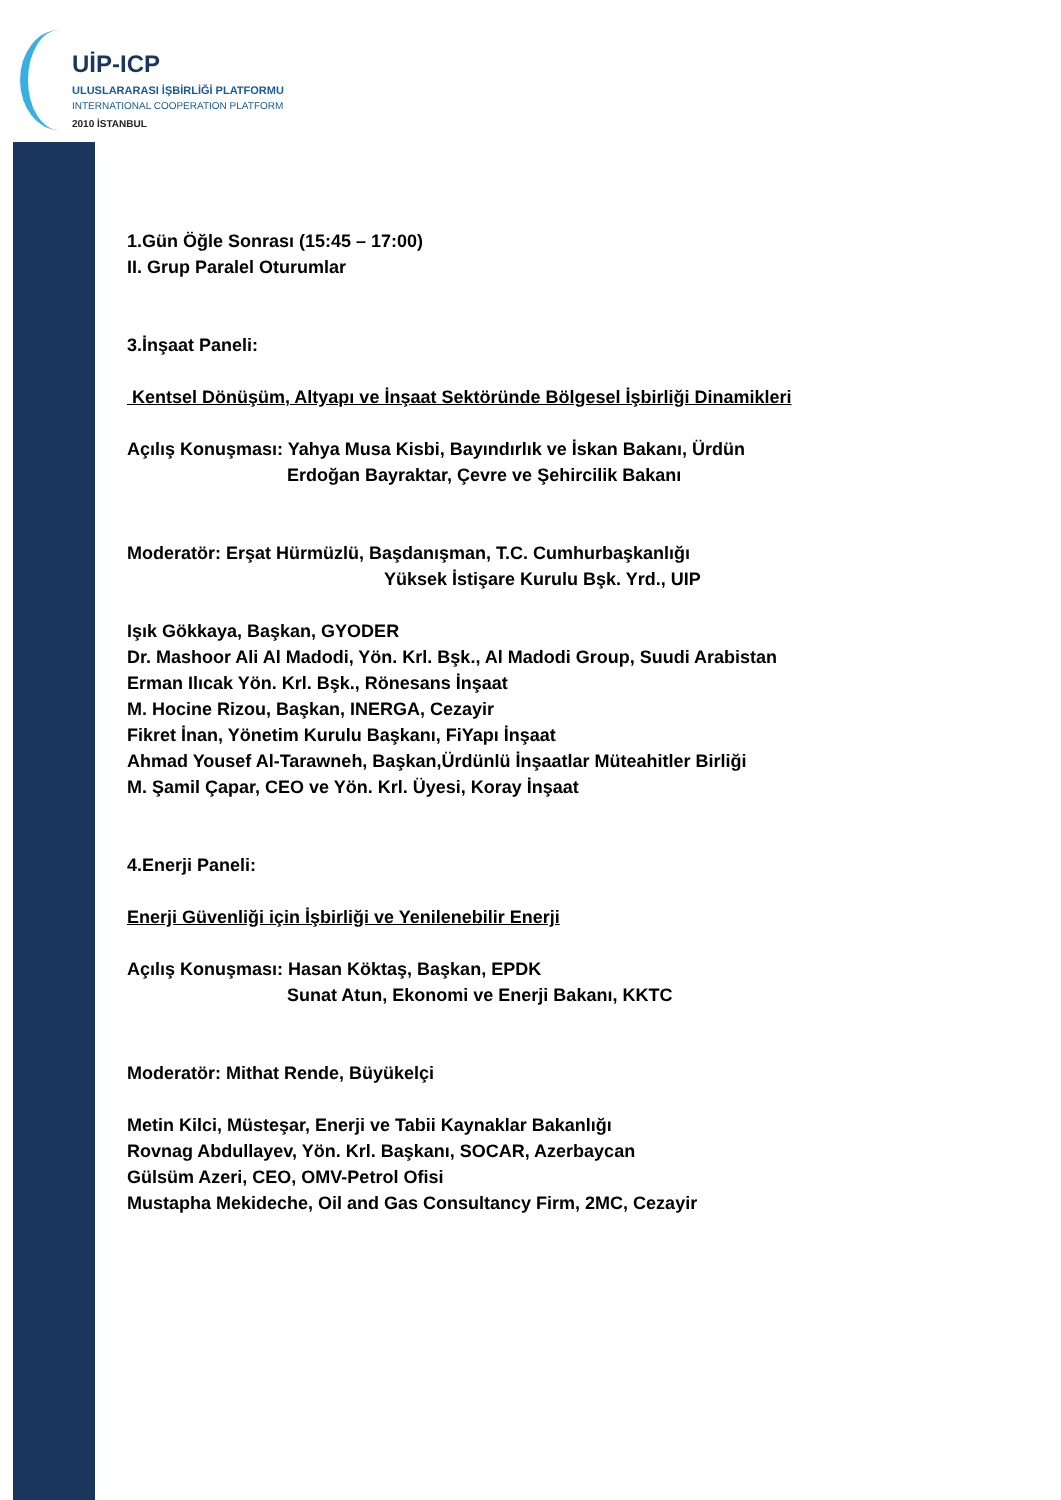UİP-ICP
ULUSLARARASI İŞBİRLİĞİ PLATFORMU
INTERNATIONAL COOPERATION PLATFORM
2010 İSTANBUL
1.Gün Öğle Sonrası (15:45 – 17:00)
II. Grup Paralel Oturumlar
3.İnşaat Paneli:
Kentsel Dönüşüm, Altyapı ve İnşaat Sektöründe Bölgesel İşbirliği Dinamikleri
Açılış Konuşması: Yahya Musa Kisbi, Bayındırlık ve İskan Bakanı, Ürdün
Erdoğan Bayraktar, Çevre ve Şehircilik Bakanı
Moderatör: Erşat Hürmüzlü, Başdanışman, T.C. Cumhurbaşkanlığı
Yüksek İstişare Kurulu Bşk. Yrd., UIP
Işık Gökkaya, Başkan, GYODER
Dr. Mashoor Ali Al Madodi, Yön. Krl. Bşk., Al Madodi Group, Suudi Arabistan
Erman Ilıcak Yön. Krl. Bşk., Rönesans İnşaat
M. Hocine Rizou, Başkan, INERGA, Cezayir
Fikret İnan, Yönetim Kurulu Başkanı, FiYapı İnşaat
Ahmad Yousef Al-Tarawneh, Başkan,Ürdünlü İnşaatlar Müteahitler Birliği
M. Şamil Çapar, CEO ve Yön. Krl. Üyesi, Koray İnşaat
4.Enerji Paneli:
Enerji Güvenliği için İşbirliği ve Yenilenebilir Enerji
Açılış Konuşması: Hasan Köktaş, Başkan, EPDK
Sunat Atun, Ekonomi ve Enerji Bakanı, KKTC
Moderatör: Mithat Rende, Büyükelçi
Metin Kilci, Müsteşar, Enerji ve Tabii Kaynaklar Bakanlığı
Rovnag Abdullayev, Yön. Krl. Başkanı, SOCAR, Azerbaycan
Gülsüm Azeri, CEO, OMV-Petrol Ofisi
Mustapha Mekideche, Oil and Gas Consultancy Firm, 2MC, Cezayir